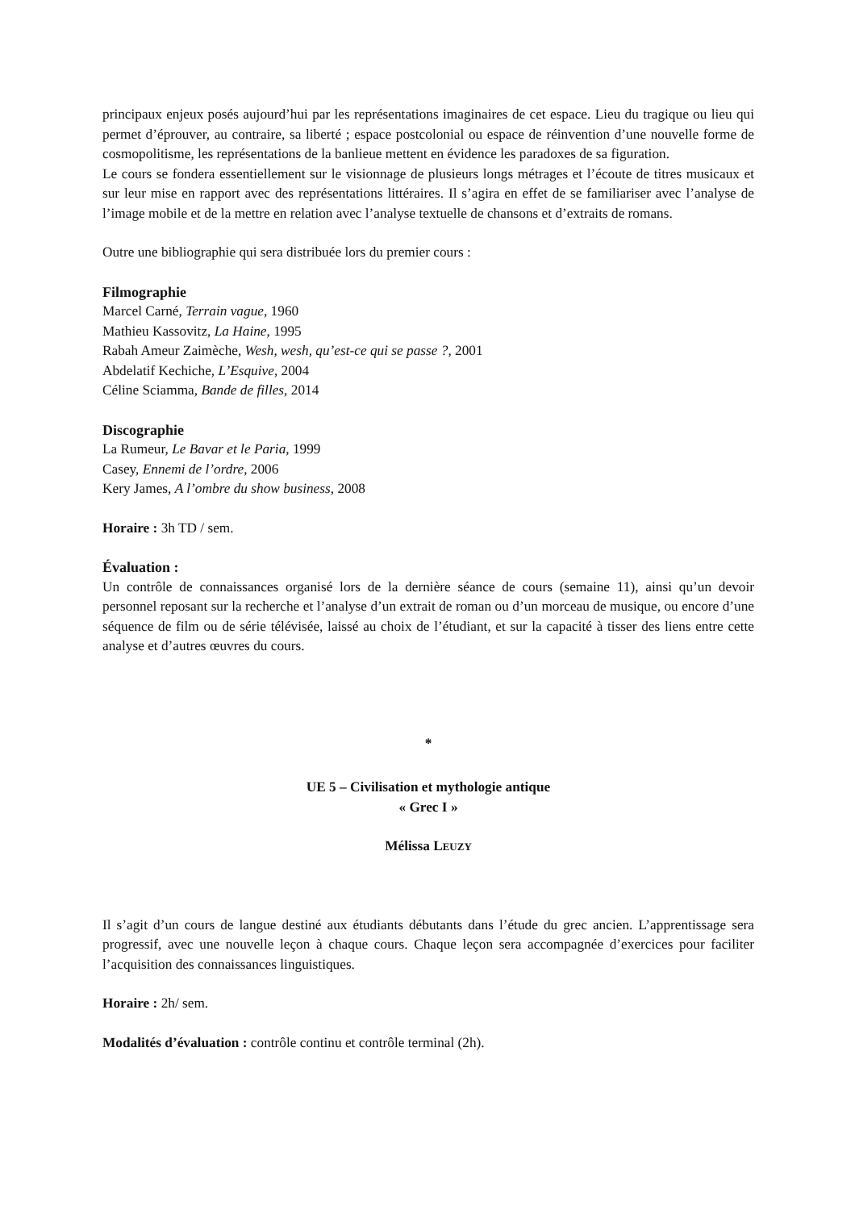principaux enjeux posés aujourd’hui par les représentations imaginaires de cet espace. Lieu du tragique ou lieu qui permet d’éprouver, au contraire, sa liberté ; espace postcolonial ou espace de réinvention d’une nouvelle forme de cosmopolitisme, les représentations de la banlieue mettent en évidence les paradoxes de sa figuration.
Le cours se fondera essentiellement sur le visionnage de plusieurs longs métrages et l’écoute de titres musicaux et sur leur mise en rapport avec des représentations littéraires. Il s’agira en effet de se familiariser avec l’analyse de l’image mobile et de la mettre en relation avec l’analyse textuelle de chansons et d’extraits de romans.
Outre une bibliographie qui sera distribuée lors du premier cours :
Filmographie
Marcel Carné, Terrain vague, 1960
Mathieu Kassovitz, La Haine, 1995
Rabah Ameur Zaimèche, Wesh, wesh, qu’est-ce qui se passe ?, 2001
Abdelatif Kechiche, L’Esquive, 2004
Céline Sciamma, Bande de filles, 2014
Discographie
La Rumeur, Le Bavar et le Paria, 1999
Casey, Ennemi de l’ordre, 2006
Kery James, A l’ombre du show business, 2008
Horaire : 3h TD / sem.
Évaluation :
Un contrôle de connaissances organisé lors de la dernière séance de cours (semaine 11), ainsi qu’un devoir personnel reposant sur la recherche et l’analyse d’un extrait de roman ou d’un morceau de musique, ou encore d’une séquence de film ou de série télévisée, laissé au choix de l’étudiant, et sur la capacité à tisser des liens entre cette analyse et d’autres œuvres du cours.
*
UE 5 – Civilisation et mythologie antique
« Grec I »
Mélissa LEUZY
Il s’agit d’un cours de langue destiné aux étudiants débutants dans l’étude du grec ancien. L’apprentissage sera progressif, avec une nouvelle leçon à chaque cours. Chaque leçon sera accompagnée d’exercices pour faciliter l’acquisition des connaissances linguistiques.
Horaire : 2h/ sem.
Modalités d’évaluation : contrôle continu et contrôle terminal (2h).